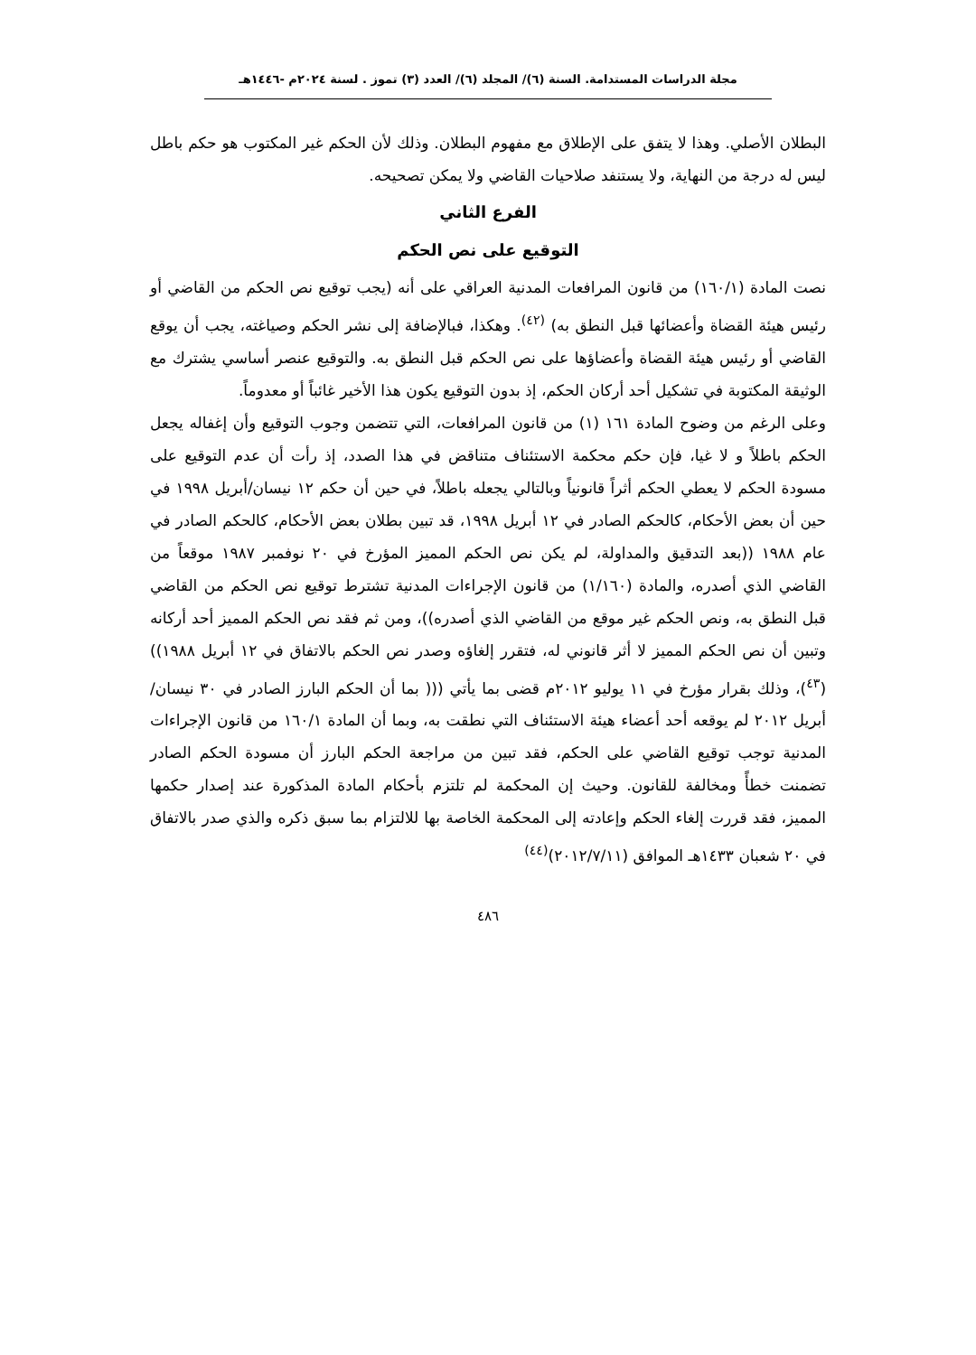مجلة الدراسات المستدامة. السنة (٦)/ المجلد (٦)/ العدد (٣) تموز . لسنة ٢٠٢٤م -١٤٤٦هـ
البطلان الأصلي. وهذا لا يتفق على الإطلاق مع مفهوم البطلان. وذلك لأن الحكم غير المكتوب هو حكم باطل ليس له درجة من النهاية، ولا يستنفد صلاحيات القاضي ولا يمكن تصحيحه.
الفرع الثاني
التوقيع على نص الحكم
نصت المادة (١٦٠/١) من قانون المرافعات المدنية العراقي على أنه (يجب توقيع نص الحكم من القاضي أو رئيس هيئة القضاة وأعضائها قبل النطق به) <sup>(٤٢)</sup>. وهكذا، فبالإضافة إلى نشر الحكم وصياغته، يجب أن يوقع القاضي أو رئيس هيئة القضاة وأعضاؤها على نص الحكم قبل النطق به. والتوقيع عنصر أساسي يشترك مع الوثيقة المكتوبة في تشكيل أحد أركان الحكم، إذ بدون التوقيع يكون هذا الأخير غائباً أو معدوماً.
وعلى الرغم من وضوح المادة ١٦١ (١) من قانون المرافعات، التي تتضمن وجوب التوقيع وأن إغفاله يجعل الحكم باطلاً و لا غيا، فإن حكم محكمة الاستئناف متناقض في هذا الصدد، إذ رأت أن عدم التوقيع على مسودة الحكم لا يعطي الحكم أثراً قانونياً وبالتالي يجعله باطلاً، في حين أن حكم ١٢ نيسان/أبريل ١٩٩٨ في حين أن بعض الأحكام، كالحكم الصادر في ١٢ أبريل ١٩٩٨، قد تبين بطلان بعض الأحكام، كالحكم الصادر في عام ١٩٨٨ ((بعد التدقيق والمداولة، لم يكن نص الحكم المميز المؤرخ في ٢٠ نوفمبر ١٩٨٧ موقعاً من القاضي الذي أصدره، والمادة (١/١٦٠) من قانون الإجراءات المدنية تشترط توقيع نص الحكم من القاضي قبل النطق به، ونص الحكم غير موقع من القاضي الذي أصدره))، ومن ثم فقد نص الحكم المميز أحد أركانه وتبين أن نص الحكم المميز لا أثر قانوني له، فتقرر إلغاؤه وصدر نص الحكم بالاتفاق في ١٢ أبريل ١٩٨٨)) (<sup>٤٣</sup>)، وذلك بقرار مؤرخ في ١١ يوليو ٢٠١٢م قضى بما يأتي ((( بما أن الحكم البارز الصادر في ٣٠ نيسان/أبريل ٢٠١٢ لم يوقعه أحد أعضاء هيئة الاستئناف التي نطقت به، وبما أن المادة ١٦٠/١ من قانون الإجراءات المدنية توجب توقيع القاضي على الحكم، فقد تبين من مراجعة الحكم البارز أن مسودة الحكم الصادر تضمنت خطأً ومخالفة للقانون. وحيث إن المحكمة لم تلتزم بأحكام المادة المذكورة عند إصدار حكمها المميز، فقد قررت إلغاء الحكم وإعادته إلى المحكمة الخاصة بها للالتزام بما سبق ذكره والذي صدر بالاتفاق في ٢٠ شعبان ١٤٣٣هـ الموافق (٢٠١٢/٧/١١)<sup>(٤٤)</sup>
٤٨٦